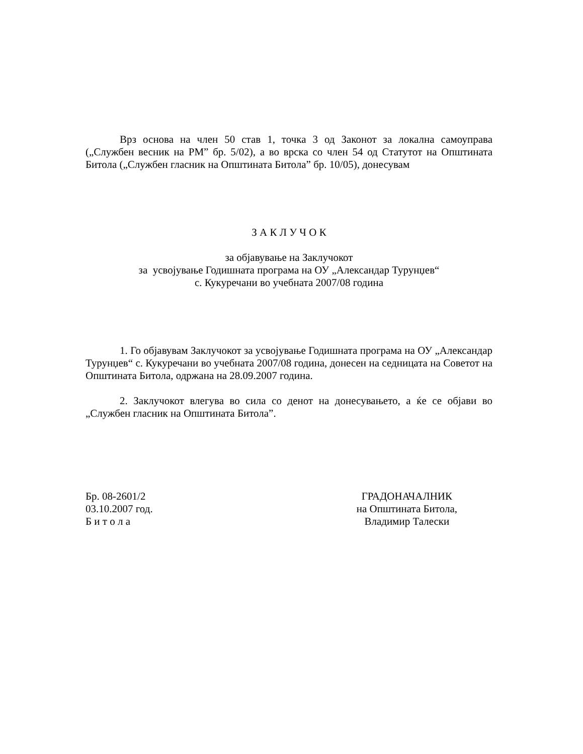Врз основа на член 50 став 1, точка 3 од Законот за локална самоуправа („Службен весник на РМ” бр. 5/02), а во врска со член 54 од Статутот на Општината Битола („Службен гласник на Општината Битола” бр. 10/05), донесувам
З А К Л У Ч О К
за објавување на Заклучокот
за усвојување Годишната програма на ОУ „Александар Турунџев“
с. Кукуречани во учебната 2007/08 година
1. Го објавувам Заклучокот за усвојување Годишната програма на ОУ „Александар Турунџев“ с. Кукуречани во учебната 2007/08 година, донесен на седницата на Советот на Општината Битола, одржана на 28.09.2007 година.
2. Заклучокот влегува во сила со денот на донесувањето, а ќе се објави во „Службен гласник на Општината Битола”.
Бр. 08-2601/2
03.10.2007 год.
Б и т о л а
ГРАДОНАЧАЛНИК
на Општината Битола,
Владимир Талески